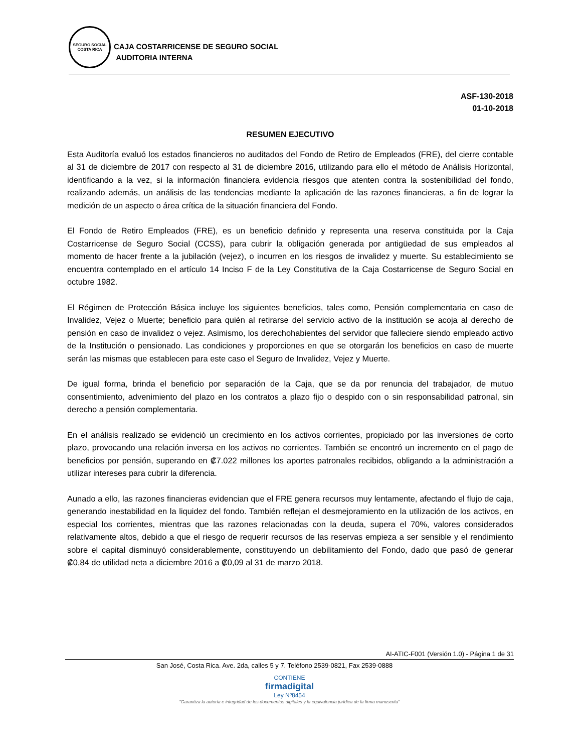SEGURO SOCIAL
COSTA RICA
CAJA COSTARRICENSE DE SEGURO SOCIAL
AUDITORIA INTERNA
ASF-130-2018
01-10-2018
RESUMEN EJECUTIVO
Esta Auditoría evaluó los estados financieros no auditados del Fondo de Retiro de Empleados (FRE), del cierre contable al 31 de diciembre de 2017 con respecto al 31 de diciembre 2016, utilizando para ello el método de Análisis Horizontal, identificando a la vez, si la información financiera evidencia riesgos que atenten contra la sostenibilidad del fondo, realizando además, un análisis de las tendencias mediante la aplicación de las razones financieras, a fin de lograr la medición de un aspecto o área crítica de la situación financiera del Fondo.
El Fondo de Retiro Empleados (FRE), es un beneficio definido y representa una reserva constituida por la Caja Costarricense de Seguro Social (CCSS), para cubrir la obligación generada por antigüedad de sus empleados al momento de hacer frente a la jubilación (vejez), o incurren en los riesgos de invalidez y muerte. Su establecimiento se encuentra contemplado en el artículo 14 Inciso F de la Ley Constitutiva de la Caja Costarricense de Seguro Social en octubre 1982.
El Régimen de Protección Básica incluye los siguientes beneficios, tales como, Pensión complementaria en caso de Invalidez, Vejez o Muerte; beneficio para quién al retirarse del servicio activo de la institución se acoja al derecho de pensión en caso de invalidez o vejez. Asimismo, los derechohabientes del servidor que falleciere siendo empleado activo de la Institución o pensionado. Las condiciones y proporciones en que se otorgarán los beneficios en caso de muerte serán las mismas que establecen para este caso el Seguro de Invalidez, Vejez y Muerte.
De igual forma, brinda el beneficio por separación de la Caja, que se da por renuncia del trabajador, de mutuo consentimiento, advenimiento del plazo en los contratos a plazo fijo o despido con o sin responsabilidad patronal, sin derecho a pensión complementaria.
En el análisis realizado se evidenció un crecimiento en los activos corrientes, propiciado por las inversiones de corto plazo, provocando una relación inversa en los activos no corrientes. También se encontró un incremento en el pago de beneficios por pensión, superando en ₡7.022 millones los aportes patronales recibidos, obligando a la administración a utilizar intereses para cubrir la diferencia.
Aunado a ello, las razones financieras evidencian que el FRE genera recursos muy lentamente, afectando el flujo de caja, generando inestabilidad en la liquidez del fondo. También reflejan el desmejoramiento en la utilización de los activos, en especial los corrientes, mientras que las razones relacionadas con la deuda, supera el 70%, valores considerados relativamente altos, debido a que el riesgo de requerir recursos de las reservas empieza a ser sensible y el rendimiento sobre el capital disminuyó considerablemente, constituyendo un debilitamiento del Fondo, dado que pasó de generar ₡0,84 de utilidad neta a diciembre 2016 a ₡0,09 al 31 de marzo 2018.
AI-ATIC-F001 (Versión 1.0) - Página 1 de 31
San José, Costa Rica. Ave. 2da, calles 5 y 7. Teléfono 2539-0821, Fax 2539-0888
CONTIENE
firmadigital
Ley Nº8454
"Garantiza la autoría e integridad de los documentos digitales y la equivalencia jurídica de la firma manuscrita"